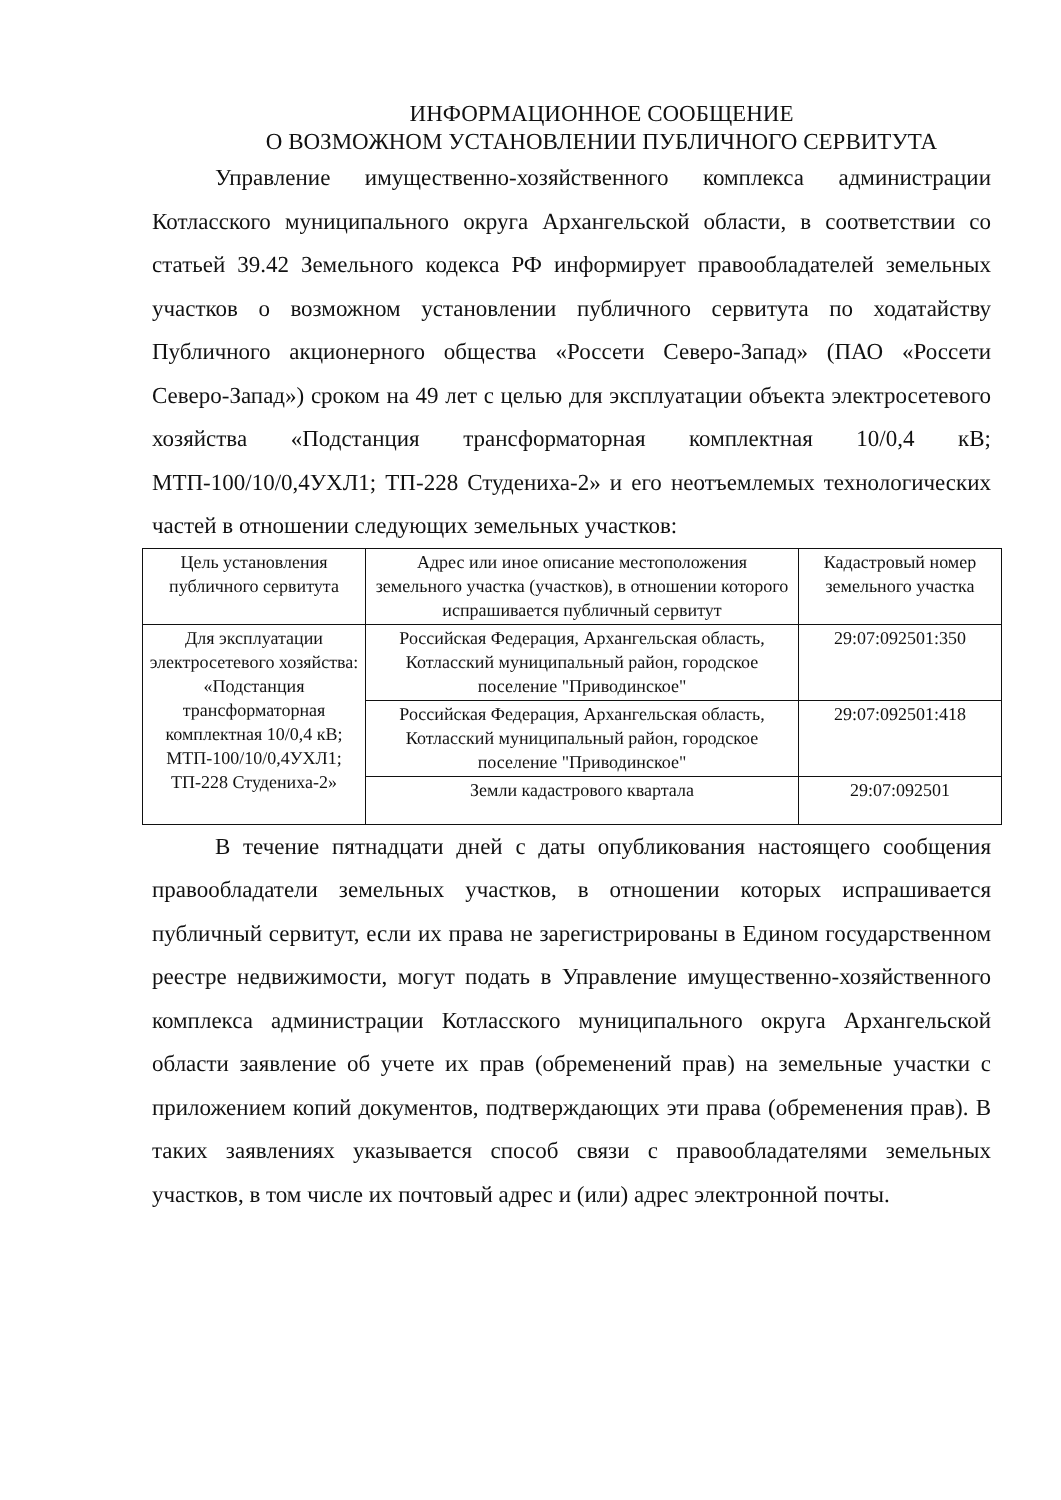ИНФОРМАЦИОННОЕ СООБЩЕНИЕ
О ВОЗМОЖНОМ УСТАНОВЛЕНИИ ПУБЛИЧНОГО СЕРВИТУТА
Управление имущественно-хозяйственного комплекса администрации Котласского муниципального округа Архангельской области, в соответствии со статьей 39.42 Земельного кодекса РФ информирует правообладателей земельных участков о возможном установлении публичного сервитута по ходатайству Публичного акционерного общества «Россети Северо-Запад» (ПАО «Россети Северо-Запад») сроком на 49 лет с целью для эксплуатации объекта электросетевого хозяйства «Подстанция трансформаторная комплектная 10/0,4 кВ; МТП-100/10/0,4УХЛ1; ТП-228 Студениха-2» и его неотъемлемых технологических частей в отношении следующих земельных участков:
| Цель установления публичного сервитута | Адрес или иное описание местоположения земельного участка (участков), в отношении которого испрашивается публичный сервитут | Кадастровый номер земельного участка |
| Для эксплуатации электросетевого хозяйства: «Подстанция трансформаторная комплектная 10/0,4 кВ; МТП-100/10/0,4УХЛ1; ТП-228 Студениха-2» | Российская Федерация, Архангельская область, Котласский муниципальный район, городское поселение "Приводинское" | 29:07:092501:350 |
| | Российская Федерация, Архангельская область, Котласский муниципальный район, городское поселение "Приводинское" | 29:07:092501:418 |
| | Земли кадастрового квартала | 29:07:092501 |
В течение пятнадцати дней с даты опубликования настоящего сообщения правообладатели земельных участков, в отношении которых испрашивается публичный сервитут, если их права не зарегистрированы в Едином государственном реестре недвижимости, могут подать в Управление имущественно-хозяйственного комплекса администрации Котласского муниципального округа Архангельской области заявление об учете их прав (обременений прав) на земельные участки с приложением копий документов, подтверждающих эти права (обременения прав). В таких заявлениях указывается способ связи с правообладателями земельных участков, в том числе их почтовый адрес и (или) адрес электронной почты.